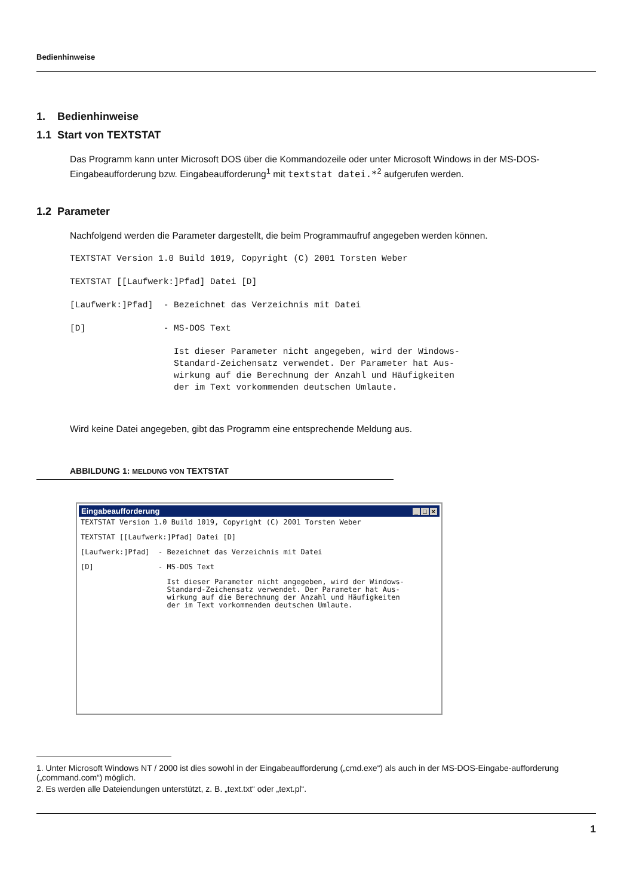Bedienhinweise
1. Bedienhinweise
1.1 Start von TEXTSTAT
Das Programm kann unter Microsoft DOS über die Kommandozeile oder unter Microsoft Windows in der MS-DOS-Eingabeaufforderung bzw. Eingabeaufforderung<sup>1</sup> mit textstat datei.*<sup>2</sup> aufgerufen werden.
1.2 Parameter
Nachfolgend werden die Parameter dargestellt, die beim Programmaufruf angegeben werden können.
TEXTSTAT Version 1.0 Build 1019, Copyright (C) 2001 Torsten Weber
TEXTSTAT [[Laufwerk:]Pfad] Datei [D]
[Laufwerk:]Pfad]  - Bezeichnet das Verzeichnis mit Datei
[D]               - MS-DOS Text
                    Ist dieser Parameter nicht angegeben, wird der Windows-
                    Standard-Zeichensatz verwendet. Der Parameter hat Aus-
                    wirkung auf die Berechnung der Anzahl und Häufigkeiten
                    der im Text vorkommenden deutschen Umlaute.
Wird keine Datei angegeben, gibt das Programm eine entsprechende Meldung aus.
ABBILDUNG 1: MELDUNG VON TEXTSTAT
Eingabeaufforderung _ □ ×
TEXTSTAT Version 1.0 Build 1019, Copyright (C) 2001 Torsten Weber
TEXTSTAT [[Laufwerk:]Pfad] Datei [D]
[Laufwerk:]Pfad]  - Bezeichnet das Verzeichnis mit Datei
[D]               - MS-DOS Text
                    Ist dieser Parameter nicht angegeben, wird der Windows-
                    Standard-Zeichensatz verwendet. Der Parameter hat Aus-
                    wirkung auf die Berechnung der Anzahl und Häufigkeiten
                    der im Text vorkommenden deutschen Umlaute.
1. Unter Microsoft Windows NT / 2000 ist dies sowohl in der Eingabeaufforderung („cmd.exe“) als auch in der MS-DOS-Eingabe-aufforderung („command.com“) möglich.
2. Es werden alle Dateiendungen unterstützt, z. B. „text.txt“ oder „text.pl“.
1